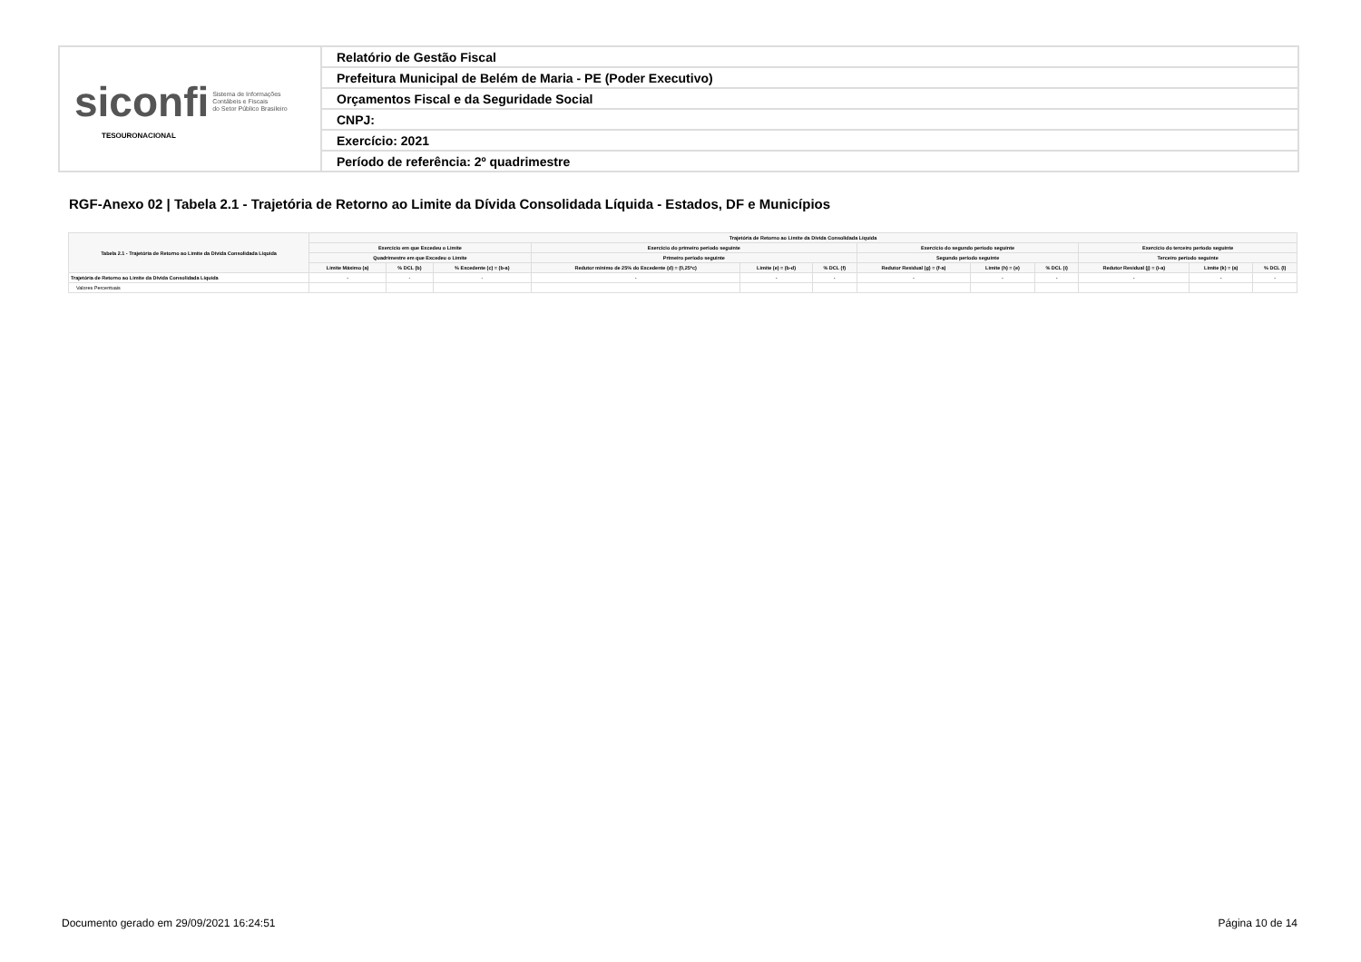| siconfi Sistema de Informações Contábeis e Fiscais do Setor Público Brasileiro TESOURONACIONAL | Relatório de Gestão Fiscal |
| | Prefeitura Municipal de Belém de Maria - PE (Poder Executivo) |
| | Orçamentos Fiscal e da Seguridade Social |
| | CNPJ: |
| | Exercício: 2021 |
| | Período de referência: 2º quadrimestre |
RGF-Anexo 02 | Tabela 2.1 - Trajetória de Retorno ao Limite da Dívida Consolidada Líquida - Estados, DF e Municípios
| Tabela 2.1 - Trajetória de Retorno ao Limite da Dívida Consolidada Líquida | Trajetória de Retorno ao Limite da Dívida Consolidada Líquida | | | | | | | | | | | |
| --- | --- | --- | --- | --- | --- | --- | --- | --- | --- | --- | --- | --- |
| | Exercício em que Excedeu o Limite | | | Exercício do primeiro período seguinte | | | Exercício do segundo período seguinte | | | Exercício do terceiro período seguinte | | |
| | Quadrimestre em que Excedeu o Limite | | | Primeiro período seguinte | | | Segundo período seguinte | | | Terceiro período seguinte | | |
| | Limite Máximo (a) | % DCL (b) | % Excedente (c) = (b-a) | Redutor mínimo de 25% do Excedente (d) = (0,25*c) | Limite (e) = (b-d) | % DCL (f) | Redutor Residual (g) = (f-a) | Limite (h) = (e) | % DCL (i) | Redutor Residual (j) = (i-a) | Limite (k) = (a) | % DCL (l) |
| Trajetória de Retorno ao Limite da Dívida Consolidada Líquida | - | - | - | - | - | - | - | - | - | - | - | - |
| Valores Percentuais | | | | | | | | | | | | |
Documento gerado em 29/09/2021 16:24:51
Página 10 de 14